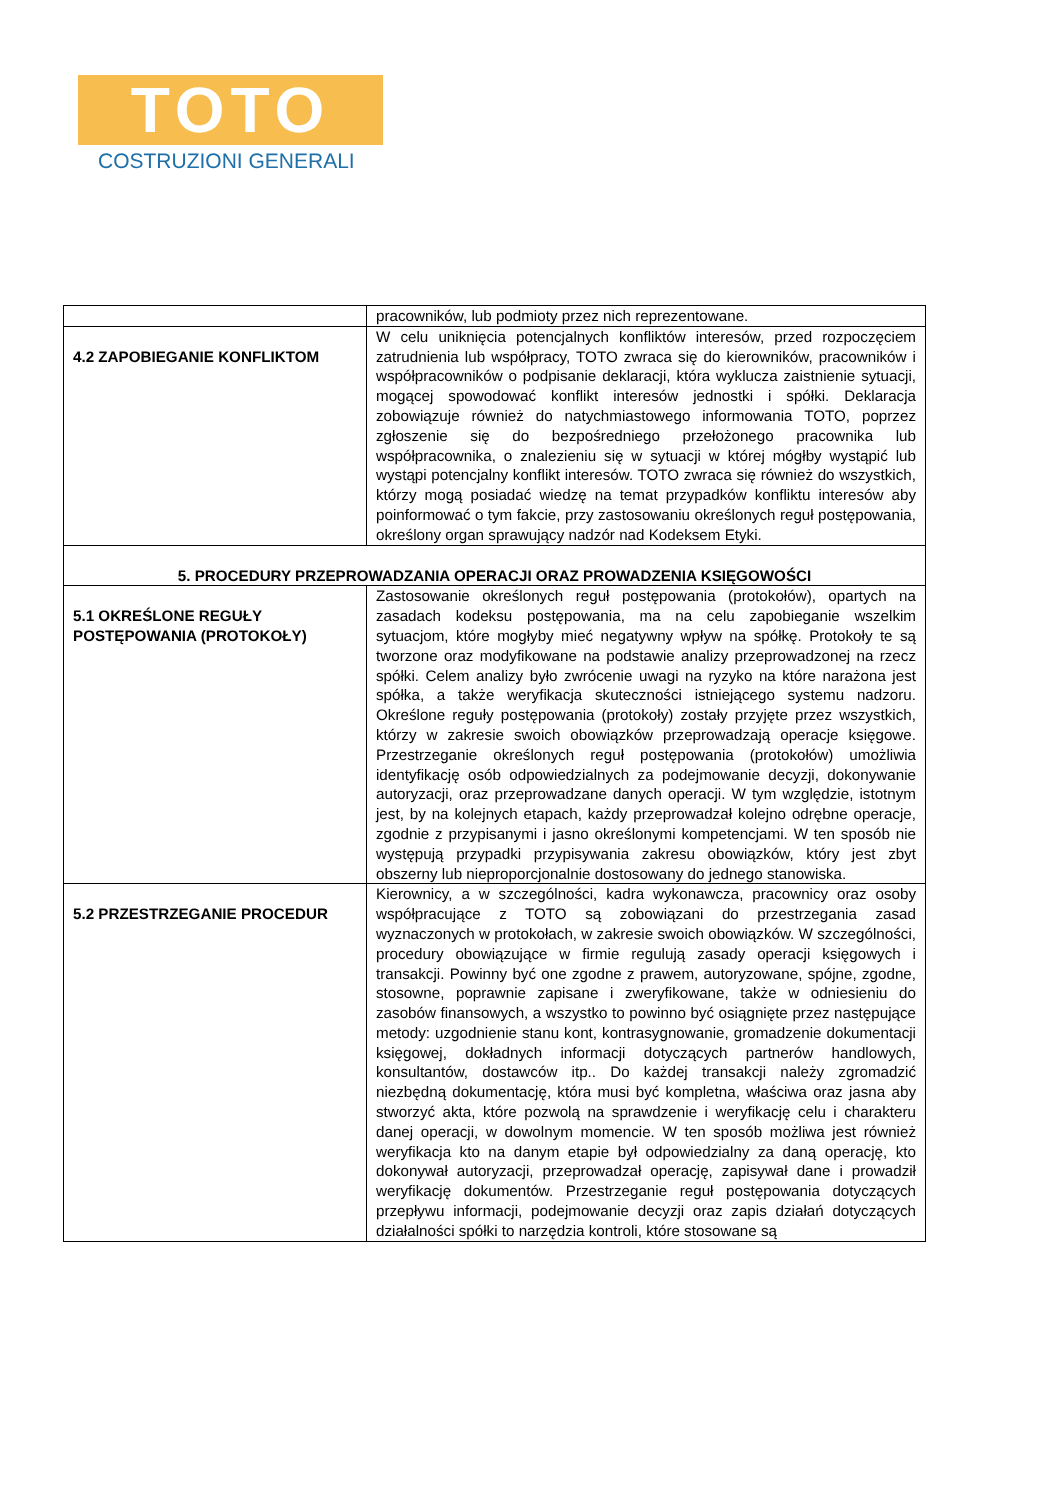TOTO
COSTRUZIONI GENERALI
| | pracowników, lub podmioty przez nich reprezentowane. |
| 4.2 ZAPOBIEGANIE KONFLIKTOM | W celu uniknięcia potencjalnych konfliktów interesów, przed rozpoczęciem zatrudnienia lub współpracy, TOTO zwraca się do kierowników, pracowników i współpracowników o podpisanie deklaracji, która wyklucza zaistnienie sytuacji, mogącej spowodować konflikt interesów jednostki i spółki. Deklaracja zobowiązuje również do natychmiastowego informowania TOTO, poprzez zgłoszenie się do bezpośredniego przełożonego pracownika lub współpracownika, o znalezieniu się w sytuacji w której mógłby wystąpić lub wystąpi potencjalny konflikt interesów. TOTO zwraca się również do wszystkich, którzy mogą posiadać wiedzę na temat przypadków konfliktu interesów aby poinformować o tym fakcie, przy zastosowaniu określonych reguł postępowania, określony organ sprawujący nadzór nad Kodeksem Etyki. |
| 5. PROCEDURY PRZEPROWADZANIA OPERACJI ORAZ PROWADZENIA KSIĘGOWOŚCI | |
| 5.1 OKREŚLONE REGUŁY POSTĘPOWANIA (PROTOKOŁY) | Zastosowanie określonych reguł postępowania (protokołów), opartych na zasadach kodeksu postępowania, ma na celu zapobieganie wszelkim sytuacjom, które mogłyby mieć negatywny wpływ na spółkę. Protokoły te są tworzone oraz modyfikowane na podstawie analizy przeprowadzonej na rzecz spółki. Celem analizy było zwrócenie uwagi na ryzyko na które narażona jest spółka, a także weryfikacja skuteczności istniejącego systemu nadzoru. Określone reguły postępowania (protokoły) zostały przyjęte przez wszystkich, którzy w zakresie swoich obowiązków przeprowadzają operacje księgowe. Przestrzeganie określonych reguł postępowania (protokołów) umożliwia identyfikację osób odpowiedzialnych za podejmowanie decyzji, dokonywanie autoryzacji, oraz przeprowadzane danych operacji. W tym względzie, istotnym jest, by na kolejnych etapach, każdy przeprowadzał kolejno odrębne operacje, zgodnie z przypisanymi i jasno określonymi kompetencjami. W ten sposób nie występują przypadki przypisywania zakresu obowiązków, który jest zbyt obszerny lub nieproporcjonalnie dostosowany do jednego stanowiska. |
| 5.2 PRZESTRZEGANIE PROCEDUR | Kierownicy, a w szczególności, kadra wykonawcza, pracownicy oraz osoby współpracujące z TOTO są zobowiązani do przestrzegania zasad wyznaczonych w protokołach, w zakresie swoich obowiązków. W szczególności, procedury obowiązujące w firmie regulują zasady operacji księgowych i transakcji. Powinny być one zgodne z prawem, autoryzowane, spójne, zgodne, stosowne, poprawnie zapisane i zweryfikowane, także w odniesieniu do zasobów finansowych, a wszystko to powinno być osiągnięte przez następujące metody: uzgodnienie stanu kont, kontrasygnowanie, gromadzenie dokumentacji księgowej, dokładnych informacji dotyczących partnerów handlowych, konsultantów, dostawców itp.. Do każdej transakcji należy zgromadzić niezbędną dokumentację, która musi być kompletna, właściwa oraz jasna aby stworzyć akta, które pozwolą na sprawdzenie i weryfikację celu i charakteru danej operacji, w dowolnym momencie. W ten sposób możliwa jest również weryfikacja kto na danym etapie był odpowiedzialny za daną operację, kto dokonywał autoryzacji, przeprowadzał operację, zapisywał dane i prowadził weryfikację dokumentów. Przestrzeganie reguł postępowania dotyczących przepływu informacji, podejmowanie decyzji oraz zapis działań dotyczących działalności spółki to narzędzia kontroli, które stosowane są |